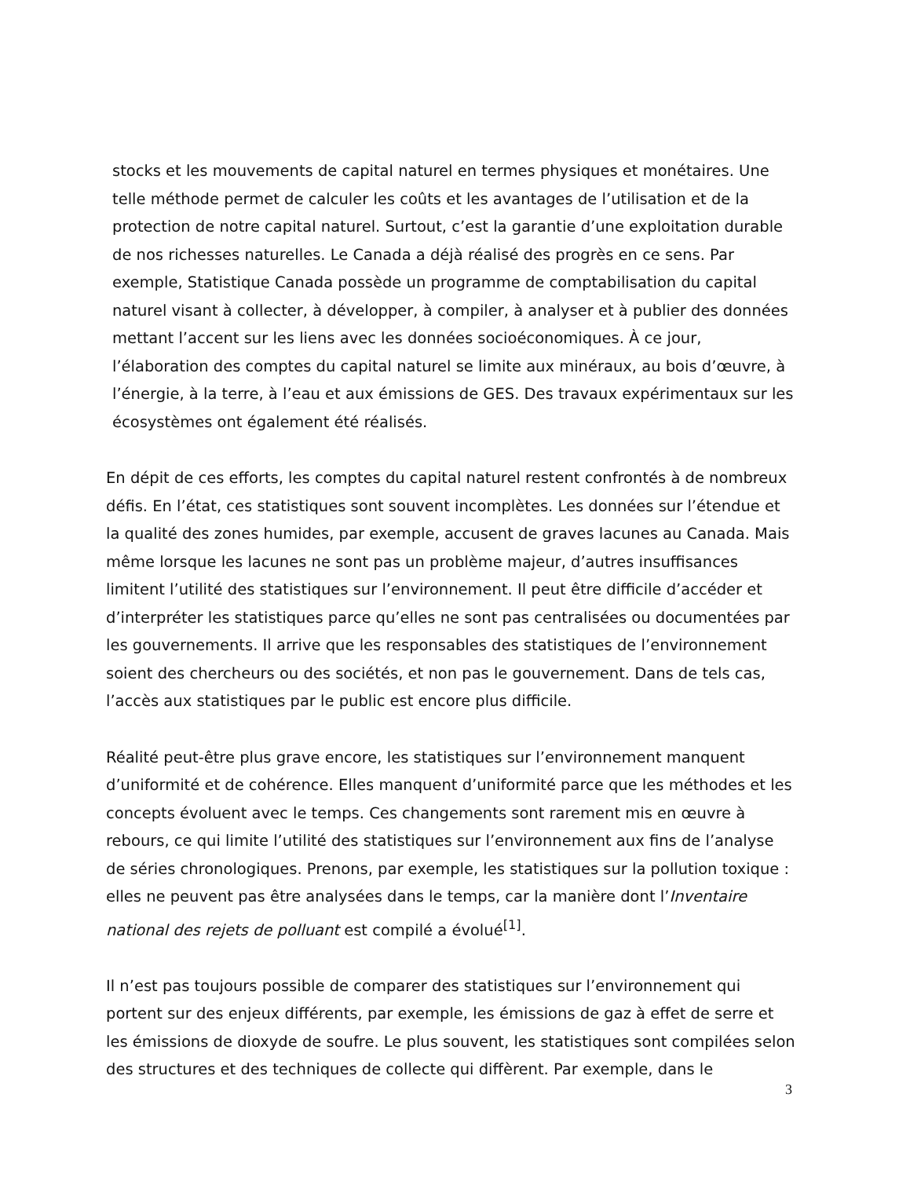stocks et les mouvements de capital naturel en termes physiques et monétaires. Une telle méthode permet de calculer les coûts et les avantages de l’utilisation et de la protection de notre capital naturel. Surtout, c’est la garantie d’une exploitation durable de nos richesses naturelles. Le Canada a déjà réalisé des progrès en ce sens. Par exemple, Statistique Canada possède un programme de comptabilisation du capital naturel visant à collecter, à développer, à compiler, à analyser et à publier des données mettant l’accent sur les liens avec les données socioéconomiques. À ce jour, l’élaboration des comptes du capital naturel se limite aux minéraux, au bois d’œuvre, à l’énergie, à la terre, à l’eau et aux émissions de GES. Des travaux expérimentaux sur les écosystèmes ont également été réalisés.
En dépit de ces efforts, les comptes du capital naturel restent confrontés à de nombreux défis. En l’état, ces statistiques sont souvent incomplètes. Les données sur l’étendue et la qualité des zones humides, par exemple, accusent de graves lacunes au Canada. Mais même lorsque les lacunes ne sont pas un problème majeur, d’autres insuffisances limitent l’utilité des statistiques sur l’environnement. Il peut être difficile d’accéder et d’interpréter les statistiques parce qu’elles ne sont pas centralisées ou documentées par les gouvernements. Il arrive que les responsables des statistiques de l’environnement soient des chercheurs ou des sociétés, et non pas le gouvernement. Dans de tels cas, l’accès aux statistiques par le public est encore plus difficile.
Réalité peut-être plus grave encore, les statistiques sur l’environnement manquent d’uniformité et de cohérence. Elles manquent d’uniformité parce que les méthodes et les concepts évoluent avec le temps. Ces changements sont rarement mis en œuvre à rebours, ce qui limite l’utilité des statistiques sur l’environnement aux fins de l’analyse de séries chronologiques. Prenons, par exemple, les statistiques sur la pollution toxique : elles ne peuvent pas être analysées dans le temps, car la manière dont l’Inventaire national des rejets de polluant est compilé a évolué<sup>[1]</sup>.
Il n’est pas toujours possible de comparer des statistiques sur l’environnement qui portent sur des enjeux différents, par exemple, les émissions de gaz à effet de serre et les émissions de dioxyde de soufre. Le plus souvent, les statistiques sont compilées selon des structures et des techniques de collecte qui diffèrent. Par exemple, dans le
3